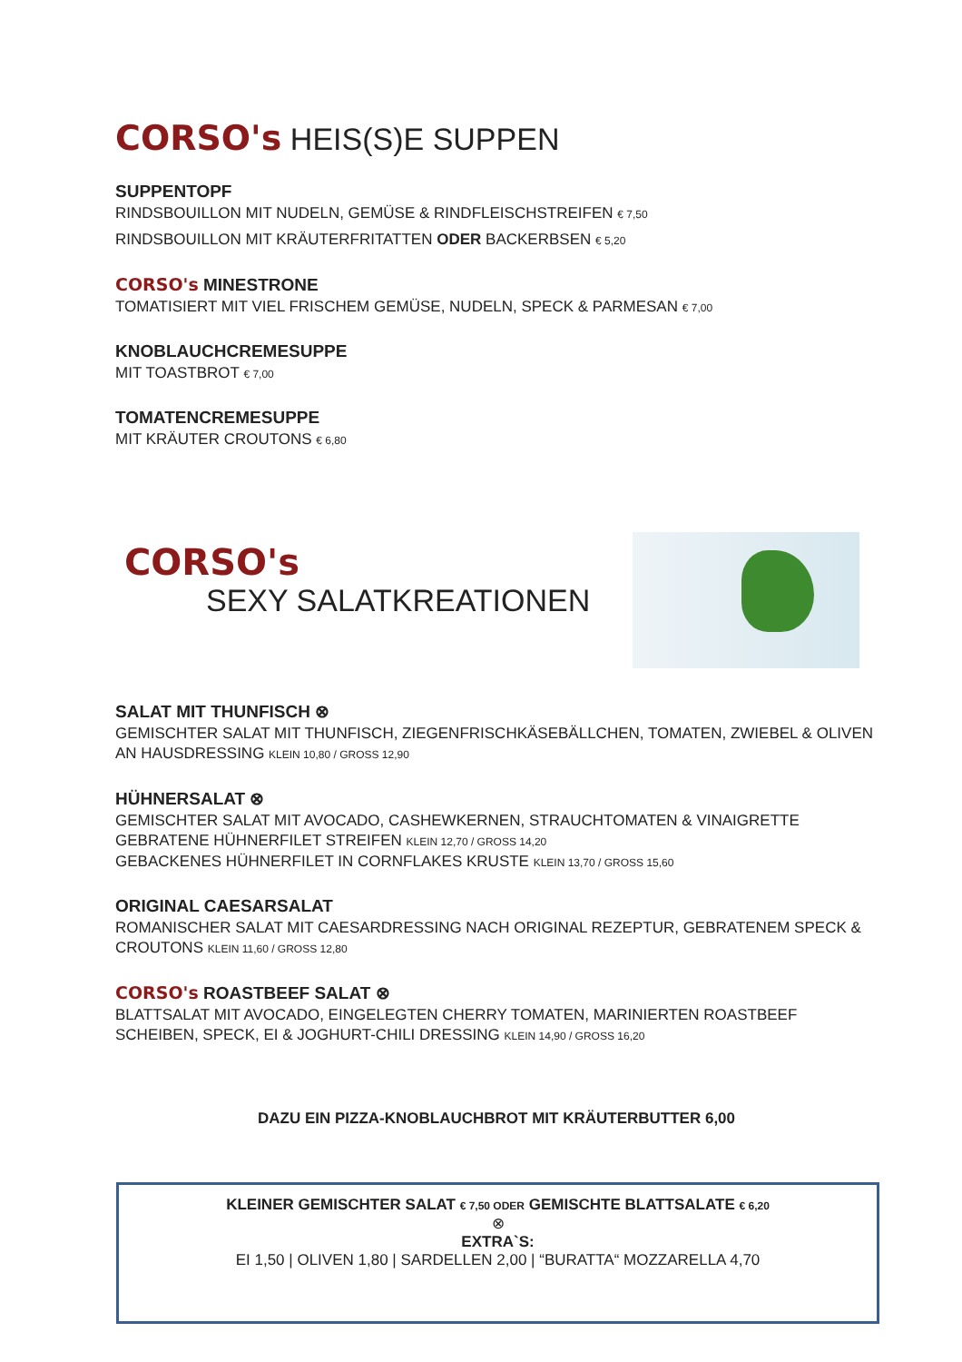CORSO's HEIS(S)E SUPPEN
SUPPENTOPF
RINDSBOUILLON MIT NUDELN, GEMÜSE & RINDFLEISCHSTREIFEN € 7,50
RINDSBOUILLON MIT KRÄUTERFRITATTEN ODER BACKERBSEN € 5,20
CORSO's MINESTRONE
TOMATISIERT MIT VIEL FRISCHEM GEMÜSE, NUDELN, SPECK & PARMESAN € 7,00
KNOBLAUCHCREMESUPPE
MIT TOASTBROT € 7,00
TOMATENCREMESUPPE
MIT KRÄUTER CROUTONS € 6,80
CORSO's
SEXY SALATKREATIONEN
SALAT MIT THUNFISCH ⊗
GEMISCHTER SALAT MIT THUNFISCH, ZIEGENFRISCHKÄSEBÄLLCHEN, TOMATEN, ZWIEBEL & OLIVEN AN HAUSDRESSING KLEIN 10,80 / GROSS 12,90
HÜHNERSALAT ⊗
GEMISCHTER SALAT MIT AVOCADO, CASHEWKERNEN, STRAUCHTOMATEN & VINAIGRETTE
GEBRATENE HÜHNERFILET STREIFEN KLEIN 12,70 / GROSS 14,20
GEBACKENES HÜHNERFILET IN CORNFLAKES KRUSTE KLEIN 13,70 / GROSS 15,60
ORIGINAL CAESARSALAT
ROMANISCHER SALAT MIT CAESARDRESSING NACH ORIGINAL REZEPTUR, GEBRATENEM SPECK & CROUTONS KLEIN 11,60 / GROSS 12,80
CORSO's ROASTBEEF SALAT ⊗
BLATTSALAT MIT AVOCADO, EINGELEGTEN CHERRY TOMATEN, MARINIERTEN ROASTBEEF SCHEIBEN, SPECK, EI & JOGHURT-CHILI DRESSING KLEIN 14,90 / GROSS 16,20
DAZU EIN PIZZA-KNOBLAUCHBROT MIT KRÄUTERBUTTER 6,00
KLEINER GEMISCHTER SALAT € 7,50 ODER GEMISCHTE BLATTSALATE € 6,20
⊗
EXTRA`S:
EI 1,50 | OLIVEN 1,80 | SARDELLEN 2,00 | “BURATTA“ MOZZARELLA 4,70